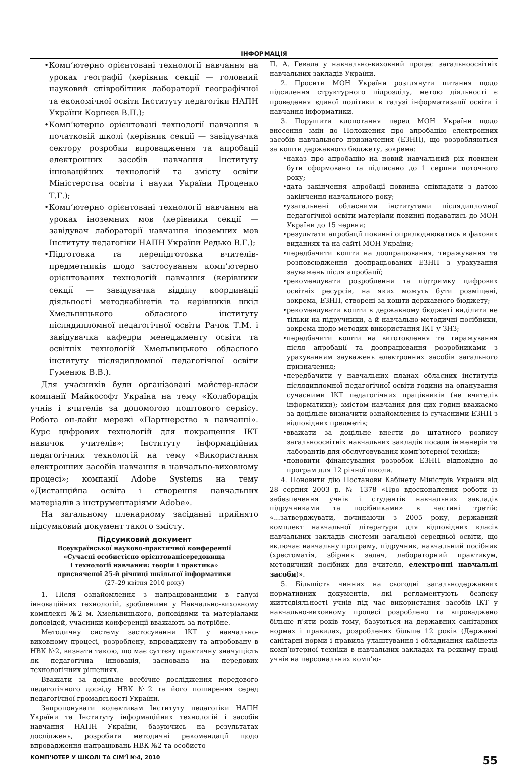ІНФОРМАЦІЯ
•Комп’ютерно орієнтовані технології навчання на уроках географії (керівник секції — головний науковий співробітник лабораторії географічної та економічної освіти Інституту педагогіки НАПН України Корнєєв В.П.);
•Комп’ютерно орієнтовані технології навчання в початковій школі (керівник секції — завідувачка сектору розробки впровадження та апробації електронних засобів навчання Інституту інноваційних технологій та змісту освіти Міністерства освіти і науки України Проценко Т.Г.);
•Комп’ютерно орієнтовані технології навчання на уроках іноземних мов (керівники секції — завідувач лабораторії навчання іноземних мов Інституту педагогіки НАПН України Редько В.Г.);
•Підготовка та перепідготовка вчителів-предметників щодо застосування комп’ютерно орієнтованих технологій навчання (керівники секції — завідувачка відділу координації діяльності методкабінетів та керівників шкіл Хмельницького обласного інституту післядипломної педагогічної освіти Рачок Т.М. і завідувачка кафедри менеджменту освіти та освітніх технологій Хмельницького обласного інституту післядипломної педагогічної освіти Гуменюк В.В.).
Для учасників були організовані майстер-класи компанії Майкософт Україна на тему «Колаборація учнів і вчителів за допомогою поштового сервісу. Робота он-лайн мережі «Партнерство в навчанні». Курс цифрових технологій для покращення ІКТ навичок учителів»; Інституту інформаційних педагогічних технологій на тему «Використання електронних засобів навчання в навчально-виховному процесі»; компанії Adobe Systems на тему «Дистанційна освіта і створення навчальних матеріалів з інструментаріями Adobe».
На загальному пленарному засіданні прийнято підсумковий документ такого змісту.
Підсумковий документ
Всеукраїнської науково-практичної конференції
«Сучасні особистісно орієнтованісередовища
і технології навчання: теорія і практика»
присвяченої 25-й річниці шкільної інформатики
(27–29 квітня 2010 року)
1. Після ознайомлення з напрацюваннями в галузі інноваційних технологій, зробленими у Навчально-виховному комплексі №2 м. Хмельницького, доповідями та матеріалами доповідей, учасники конференції вважають за потрібне.
Методичну систему застосування ІКТ у навчально-виховному процесі, розроблену, впроваджену та апробовану в НВК №2, визнати такою, що має суттєву практичну значущість як педагогічна інновація, заснована на передових технологічних рішеннях.
Вважати за доцільне всебічне дослідження передового педагогічного досвіду НВК №2 та його поширення серед педагогічної громадськості України.
Запропонувати колективам Інституту педагогіки НАПН України та Інституту інформаційних технологій і засобів навчання НАПН України, базуючись на результатах досліджень, розробити методичні рекомендації щодо впровадження напрацювань НВК №2 та особисто
П. А. Гевала у навчально-виховний процес загальноосвітніх навчальних закладів України.
2. Просити МОН України розглянути питання щодо підсилення структурного підрозділу, метою діяльності є проведення єдиної політики в галузі інформатизації освіти і навчання інформатики.
3. Порушити клопотання перед МОН України щодо внесення змін до Положення про апробацію електронних засобів навчального призначення (ЕЗНП), що розробляються за кошти державного бюджету, зокрема:
•наказ про апробацію на новий навчальний рік повинен бути сформовано та підписано до 1 серпня поточного року;
•дата закінчення апробації повинна співпадати з датою закінчення навчального року;
•узагальнені обласними інститутами післядипломної педагогічної освіти матеріали повинні подаватись до МОН України до 15 червня;
•результати апробації повинні оприлюднюватись в фахових виданнях та на сайті МОН України;
•передбачити кошти на доопрацювання, тиражування та розповсюдження доопрацьованих ЕЗНП з урахування зауважень після апробації;
•рекомендувати розроблення та підтримку цифрових освітніх ресурсів, на яких можуть бути розміщені, зокрема, ЕЗНП, створені за кошти державного бюджету;
•рекомендувати кошти в державному бюджеті виділяти не тільки на підручники, а й навчально-методичні посібники, зокрема щодо методик використання ІКТ у ЗНЗ;
•передбачити кошти на виготовлення та тиражування після апробації та доопрацювання розробниками з урахуванням зауважень електронних засобів загального призначення;
•передбачити у навчальних планах обласних інститутів післядипломної педагогічної освіти години на опанування сучасними ІКТ педагогічних працівників (не вчителів інформатики); змістом навчання для цих годин вважаємо за доцільне визначити ознайомлення із сучасними ЕЗНП з відповідних предметів;
•вважати за доцільне внести до штатного розпису загальноосвітніх навчальних закладів посади інженерів та лаборантів для обслуговування комп’ютерної техніки;
•поновити фінансування розробок ЕЗНП відповідно до програм для 12 річної школи.
4. Поновити дію Постанови Кабінету Міністрів України від 28 серпня 2003 р. № 1378 «Про вдосконалення роботи із забезпечення учнів і студентів навчальних закладів підручниками та посібниками» в частині третій: «...затверджувати, починаючи з 2005 року, державний комплект навчальної літератури для відповідних класів навчальних закладів системи загальної середньої освіти, що включає навчальну програму, підручник, навчальний посібник (хрестоматія, збірник задач, лабораторний практикум, методичний посібник для вчителя, електронні навчальні засоби)».
5. Більшість чинних на сьогодні загальнодержавних нормативних документів, які регламентують безпеку життєдіяльності учнів під час використання засобів ІКТ у навчально-виховному процесі розроблено та впроваджено більше п’яти років тому, базуються на державних санітарних нормах і правилах, розроблених більше 12 років (Державні санітарні норми і правила улаштування і обладнання кабінетів комп’ютерної техніки в навчальних закладах та режиму праці учнів на персональних комп’ю-
КОМП’ЮТЕР У ШКОЛІ ТА СІМ’Ї №4, 2010 55